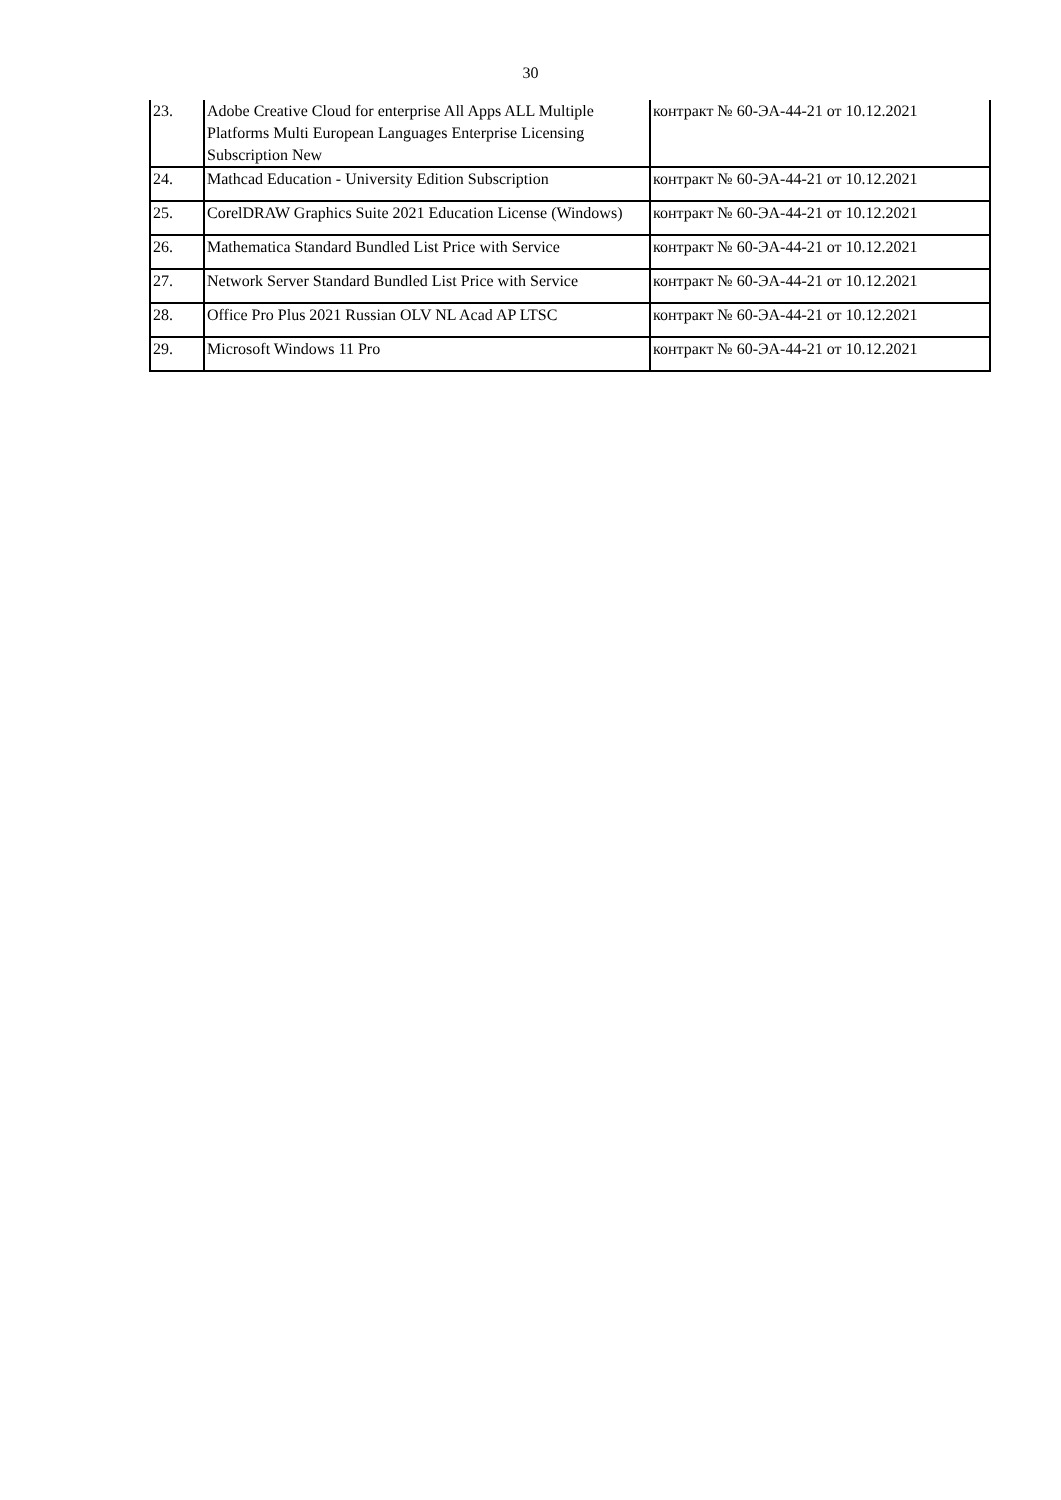30
| 23. | Adobe Creative Cloud for enterprise All Apps ALL Multiple Platforms Multi European Languages Enterprise Licensing Subscription New | контракт № 60-ЭА-44-21 от 10.12.2021 |
| 24. | Mathcad Education - University Edition Subscription | контракт № 60-ЭА-44-21 от 10.12.2021 |
| 25. | CorelDRAW Graphics Suite 2021 Education License (Windows) | контракт № 60-ЭА-44-21 от 10.12.2021 |
| 26. | Mathematica Standard Bundled List Price with Service | контракт № 60-ЭА-44-21 от 10.12.2021 |
| 27. | Network Server Standard Bundled List Price with Service | контракт № 60-ЭА-44-21 от 10.12.2021 |
| 28. | Office Pro Plus 2021 Russian OLV NL Acad AP LTSC | контракт № 60-ЭА-44-21 от 10.12.2021 |
| 29. | Microsoft Windows 11 Pro | контракт № 60-ЭА-44-21 от 10.12.2021 |